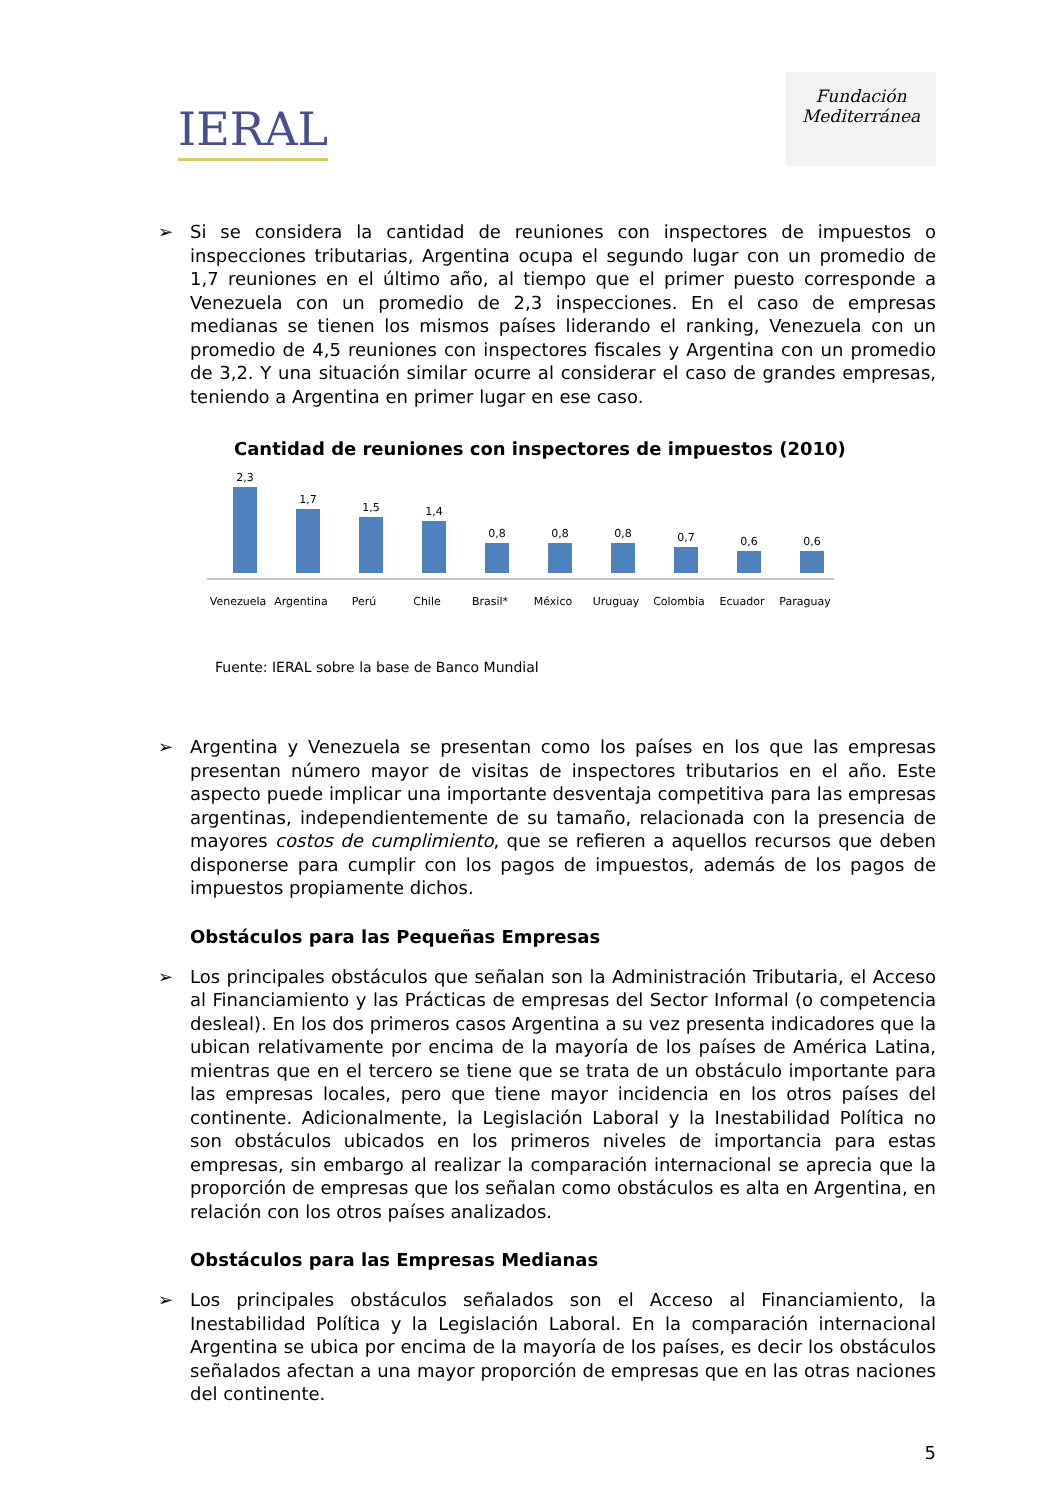IERAL
Fundación
Mediterránea
➢ Si se considera la cantidad de reuniones con inspectores de impuestos o inspecciones tributarias, Argentina ocupa el segundo lugar con un promedio de 1,7 reuniones en el último año, al tiempo que el primer puesto corresponde a Venezuela con un promedio de 2,3 inspecciones. En el caso de empresas medianas se tienen los mismos países liderando el ranking, Venezuela con un promedio de 4,5 reuniones con inspectores fiscales y Argentina con un promedio de 3,2. Y una situación similar ocurre al considerar el caso de grandes empresas, teniendo a Argentina en primer lugar en ese caso.
Cantidad de reuniones con inspectores de impuestos (2010)
2,3
1,7
1,5
1,4
0,8
0,8
0,8
0,7
0,6
0,6
Venezuela
Argentina
Perú
Chile
Brasil*
México
Uruguay
Colombia
Ecuador
Paraguay
Fuente: IERAL sobre la base de Banco Mundial
➢ Argentina y Venezuela se presentan como los países en los que las empresas presentan número mayor de visitas de inspectores tributarios en el año. Este aspecto puede implicar una importante desventaja competitiva para las empresas argentinas, independientemente de su tamaño, relacionada con la presencia de mayores costos de cumplimiento, que se refieren a aquellos recursos que deben disponerse para cumplir con los pagos de impuestos, además de los pagos de impuestos propiamente dichos.
Obstáculos para las Pequeñas Empresas
➢ Los principales obstáculos que señalan son la Administración Tributaria, el Acceso al Financiamiento y las Prácticas de empresas del Sector Informal (o competencia desleal). En los dos primeros casos Argentina a su vez presenta indicadores que la ubican relativamente por encima de la mayoría de los países de América Latina, mientras que en el tercero se tiene que se trata de un obstáculo importante para las empresas locales, pero que tiene mayor incidencia en los otros países del continente. Adicionalmente, la Legislación Laboral y la Inestabilidad Política no son obstáculos ubicados en los primeros niveles de importancia para estas empresas, sin embargo al realizar la comparación internacional se aprecia que la proporción de empresas que los señalan como obstáculos es alta en Argentina, en relación con los otros países analizados.
Obstáculos para las Empresas Medianas
➢ Los principales obstáculos señalados son el Acceso al Financiamiento, la Inestabilidad Política y la Legislación Laboral. En la comparación internacional Argentina se ubica por encima de la mayoría de los países, es decir los obstáculos señalados afectan a una mayor proporción de empresas que en las otras naciones del continente.
5